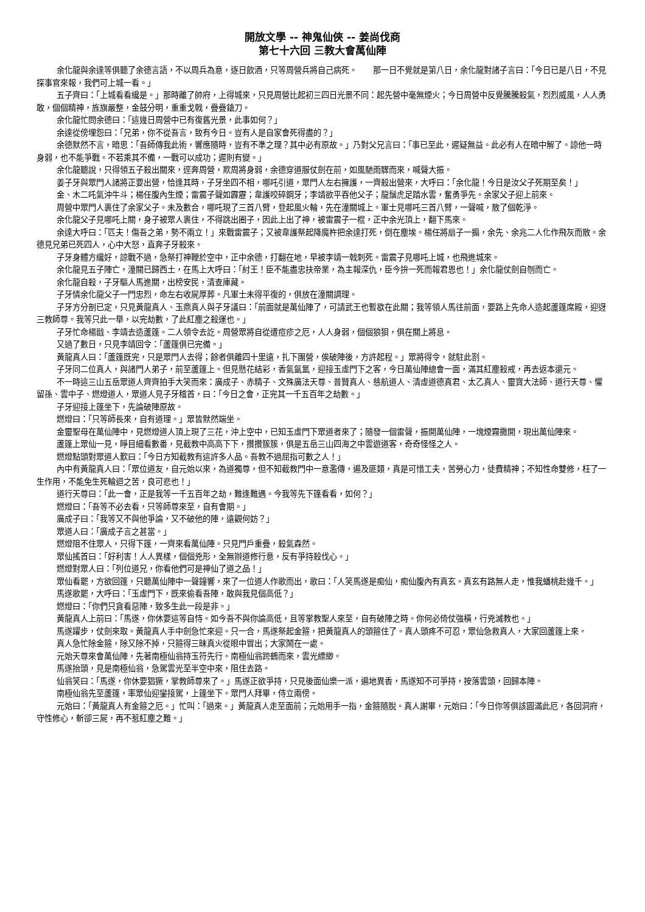開放文學 -- 神鬼仙俠 -- 姜尚伐商
第七十六回 三教大會萬仙陣
余化龍與余達等俱聽了余德言語，不以周兵為意，逐日飲酒，只等周營兵將自己病死。　　那一日不覺就是第八日，余化龍對諸子言曰：「今日已是八日，不見探事官來報，我們可上城一看。」
五子齊曰：「上城看看纔是。」那時離了帥府，上得城來，只見周營比起初三四日光景不同：起先營中毫無煙火；今日周營中反覺騰騰殺氣，烈烈威風，人人勇敢，個個精神，旌旗嚴整，金鼓分明，重重戈戟，疊疊鎗刀。
余化龍忙問余德曰：「這幾日周營中已有復舊光景，此事如何？」
余達從傍埋怨曰：「兄弟，你不從吾言，致有今日。豈有人是自家會死得盡的？」
余德默然不言，暗思：「吾師傳我此術，響應隨時，豈有不準之理？其中必有原故。」乃對父兄言曰：「事已至此，遲疑無益。此必有人在暗中解了。諒他一時身弱，也不能爭戰。不若乘其不備，一戰可以成功；遲則有變。」
余化龍聽說，只得領五子殺出關來，逕奔周營，欺周將身弱，余德穿道服仗劍在前，如風馳雨驟而來，喊聲大振。
姜子牙與眾門人諸將正要出營，恰逢其時，子牙坐四不相，哪吒引道，眾門人左右擁護，一齊殺出營來，大呼曰：「余化龍！今日是汝父子死期至矣！」
金、木二吒氣沖牛斗；楊任腹內生煙；雷震子聲如霹靂；韋護咬碎鋼牙；李靖欲平吞他父子；龍鬚虎足踏水雲，奮勇爭先。余家父子迎上前來。
周營中眾門人裹住了余家父子。未及數合，哪吒現了三首八臂，登起風火輪，先在潼關城上。軍士見哪吒三首八臂，一聲喊，散了個乾淨。
余化龍父子見哪吒上關，身子被眾人裹住，不得跳出圈子，因此上出了神，被雷震子一棍，正中余光頂上，翻下馬來。
余達大呼曰：「匹夫！傷吾之弟，勢不兩立！」來戰雷震子；又被韋護祭起降魔杵把余達打死，倒在塵埃。楊任將扇子一搧，余先、余兆二人化作飛灰而散。余德見兄弟已死四人，心中大怒，直奔子牙殺來。
子牙身體方纔好，諒戰不過，急祭打神鞭於空中，正中余德，打翻在地，早被李靖一戟刺死。雷震子見哪吒上城，也飛進城來。
余化龍見五子陣亡，潼關已歸西土，在馬上大呼曰：「紂王！臣不能盡忠扶帝業，為主報深仇，臣今拚一死而報君恩也！」余化龍仗劍自刎而亡。
余化龍自殺，子牙驅人馬進關，出榜安民，清查庫藏。
子牙憐余化龍父子一門忠烈，命左右收屍厚葬。凡軍士未得平復的，俱放在潼關調理。
子牙方分剖已定，只見黃龍真人、玉鼎真人與子牙議曰：「前面就是萬仙陣了，可請武王也暫歇在此關；我等領人馬往前面，要路上先命人造起蘆篷席殿，迎迓三教師尊。我等只此一舉，以完劫數，了此紅塵之殺運也。」
子牙忙命楊戩、李靖去造蘆篷。二人領令去訖。周營眾將自從遭痘疹之厄，人人身弱，個個狼狽，俱在關上將息。
又過了數日，只見李靖回令：「蘆篷俱已完備。」
黃龍真人曰：「蘆篷既完，只是眾門人去得；餘者俱離四十里遠，扎下團營，俟破陣後，方許起程。」眾將得令，就駐此劄。
子牙同二位真人，與諸門人弟子，前至蘆篷上。但見懸花結彩，香氣氤氳，迎接玉虛門下之客，今日萬仙陣總會一面，滿其紅塵殺戒，再去返本還元。
不一時這三山五岳眾道人齊齊拍手大笑而來：廣成子、赤精子、文殊廣法天尊、普賢真人、慈航道人、清虛道德真君、太乙真人、靈寶大法師、道行天尊、懼留孫、雲中子、燃燈道人，眾道人見子牙稽首，曰：「今日之會，正完其一千五百年之劫數。」
子牙迎接上篷坐下，先論破陣原故。
燃燈曰：「只等師長來，自有道理。」眾皆默然端坐。
金靈聖母在萬仙陣中，見燃燈道人頂上現了三花，沖上空中，已知玉虛門下眾道者來了；隨發一個雷聲，振開萬仙陣，一塊煙霧撒開，現出萬仙陣來。
蘆篷上眾仙一見，睜目細看數番，見截教中高高下下，攢攢簇簇，俱是五岳三山四海之中雲遊道客，奇奇怪怪之人。
燃燈點頭對眾道人歎曰：「今日方知截教有這許多人品。吾教不過屈指可數之人！」
內中有黃龍真人曰：「眾位道友，自元始以來，為道獨尊，但不知截教門中一意濫傳，遍及匪類，真是可惜工夫，苦勞心力，徒費精神；不知性命雙修，枉了一生作用，不能免生死輪迴之苦，良可悲也！」
道行天尊曰：「此一會，正是我等一千五百年之劫，難逢難遇。今我等先下篷看看，如何？」
燃燈曰：「吾等不必去看，只等師尊來至，自有會期。」
廣成子曰：「我等又不與他爭論，又不破他的陣，遠觀何妨？」
眾道人曰：「廣成子言之甚當。」
燃燈阻不住眾人，只得下篷，一齊來看萬仙陣。只見門戶重疊，殺氣森然。
眾仙搖首曰：「好利害！人人異樣，個個兇形，全無辦道修行意，反有爭持殺伐心。」
燃燈對眾人曰：「列位道兄，你看他們可是神仙了道之品！」
眾仙看罷，方欲回篷，只聽萬仙陣中一聲鐘響，來了一位道人作歌而出，歌曰：「人笑馬遂是痴仙，痴仙腹內有真玄。真玄有路無人走，惟我蟠桃赴幾千。」
馬遂歌罷，大呼曰：「玉虛門下，既來偷看吾陣，敢與我見個高低？」
燃燈曰：「你們只貪看惡陣，致多生此一段是非。」
黃龍真人上前曰：「馬遂，你休要這等自恃。如今吾不與你論高低，且等掌教聖人來至，自有破陣之時。你何必倚仗強橫，行兇滅教也。」
馬遂躍步，仗劍來取。黃龍真人手中劍急忙來迎。只一合，馬遂祭起金箍，把黃龍真人的頭箍住了。真人頭疼不可忍，眾仙急救真人，大家回蘆篷上來。
真人急忙除金箍，除又除不掉，只箍得三昧真火從眼中冒出；大家鬧在一處。
元始天尊來會萬仙陣，先著南極仙翁持玉符先行。南極仙翁跨鶴而來，雲光縹緲。
馬遂抬頭，見是南極仙翁，急駕雲光至半空中來，阻住去路。
仙翁笑曰：「馬遂，你休要猖獗，掌教師尊來了。」馬遂正欲爭持，只見後面仙樂一派，遍地異香，馬遂知不可爭持，按落雲頭，回歸本陣。
南極仙翁先至蘆篷，率眾仙迎鑾接駕，上篷坐下。眾門人拜畢，侍立兩傍。
元始曰：「黃龍真人有金箍之厄。」忙叫：「過來。」黃龍真人走至面前；元始用手一指，金箍隨脫。真人謝畢，元始曰：「今日你等俱該圓滿此厄，各回洞府，守性修心，斬卻三屍，再不惹紅塵之難。」